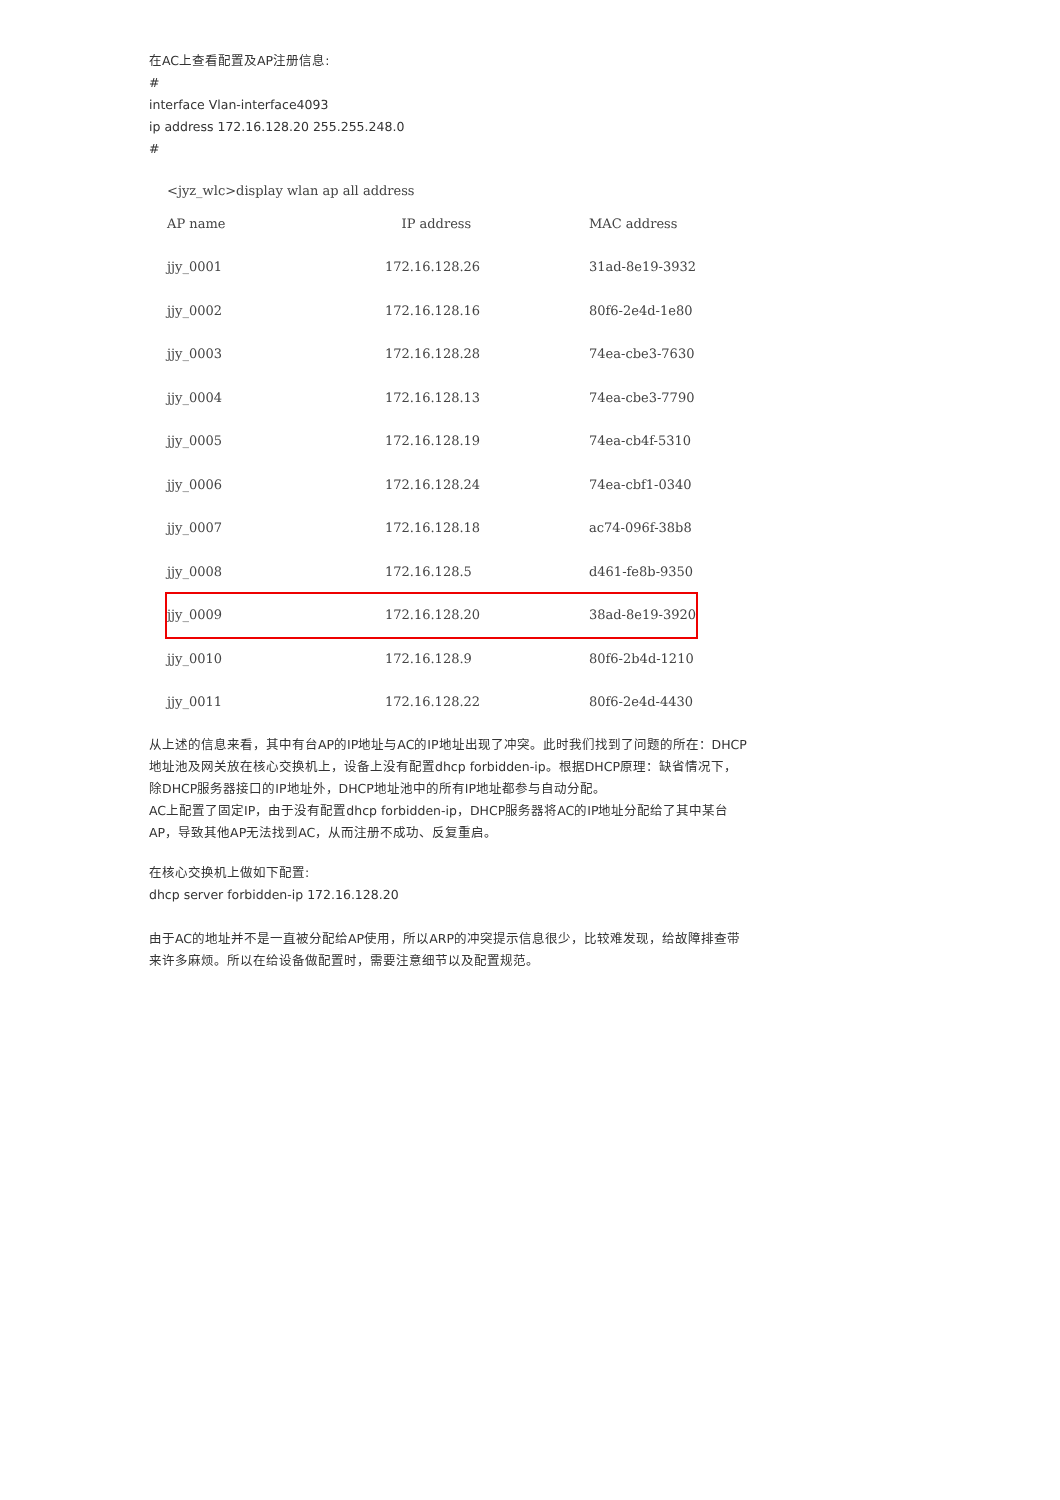在AC上查看配置及AP注册信息:
#
interface Vlan-interface4093
ip address 172.16.128.20 255.255.248.0
#
<jyz_wlc>display wlan ap all address
| AP name | IP address | MAC address |
| --- | --- | --- |
| jjy_0001 | 172.16.128.26 | 31ad-8e19-3932 |
| jjy_0002 | 172.16.128.16 | 80f6-2e4d-1e80 |
| jjy_0003 | 172.16.128.28 | 74ea-cbe3-7630 |
| jjy_0004 | 172.16.128.13 | 74ea-cbe3-7790 |
| jjy_0005 | 172.16.128.19 | 74ea-cb4f-5310 |
| jjy_0006 | 172.16.128.24 | 74ea-cbf1-0340 |
| jjy_0007 | 172.16.128.18 | ac74-096f-38b8 |
| jjy_0008 | 172.16.128.5 | d461-fe8b-9350 |
| jjy_0009 | 172.16.128.20 | 38ad-8e19-3920 |
| jjy_0010 | 172.16.128.9 | 80f6-2b4d-1210 |
| jjy_0011 | 172.16.128.22 | 80f6-2e4d-4430 |
从上述的信息来看，其中有台AP的IP地址与AC的IP地址出现了冲突。此时我们找到了问题的所在：DHCP地址池及网关放在核心交换机上，设备上没有配置dhcp forbidden-ip。根据DHCP原理：缺省情况下，除DHCP服务器接口的IP地址外，DHCP地址池中的所有IP地址都参与自动分配。
AC上配置了固定IP，由于没有配置dhcp forbidden-ip，DHCP服务器将AC的IP地址分配给了其中某台AP，导致其他AP无法找到AC，从而注册不成功、反复重启。
在核心交换机上做如下配置:
dhcp server forbidden-ip 172.16.128.20
由于AC的地址并不是一直被分配给AP使用，所以ARP的冲突提示信息很少，比较难发现，给故障排查带来许多麻烦。所以在给设备做配置时，需要注意细节以及配置规范。